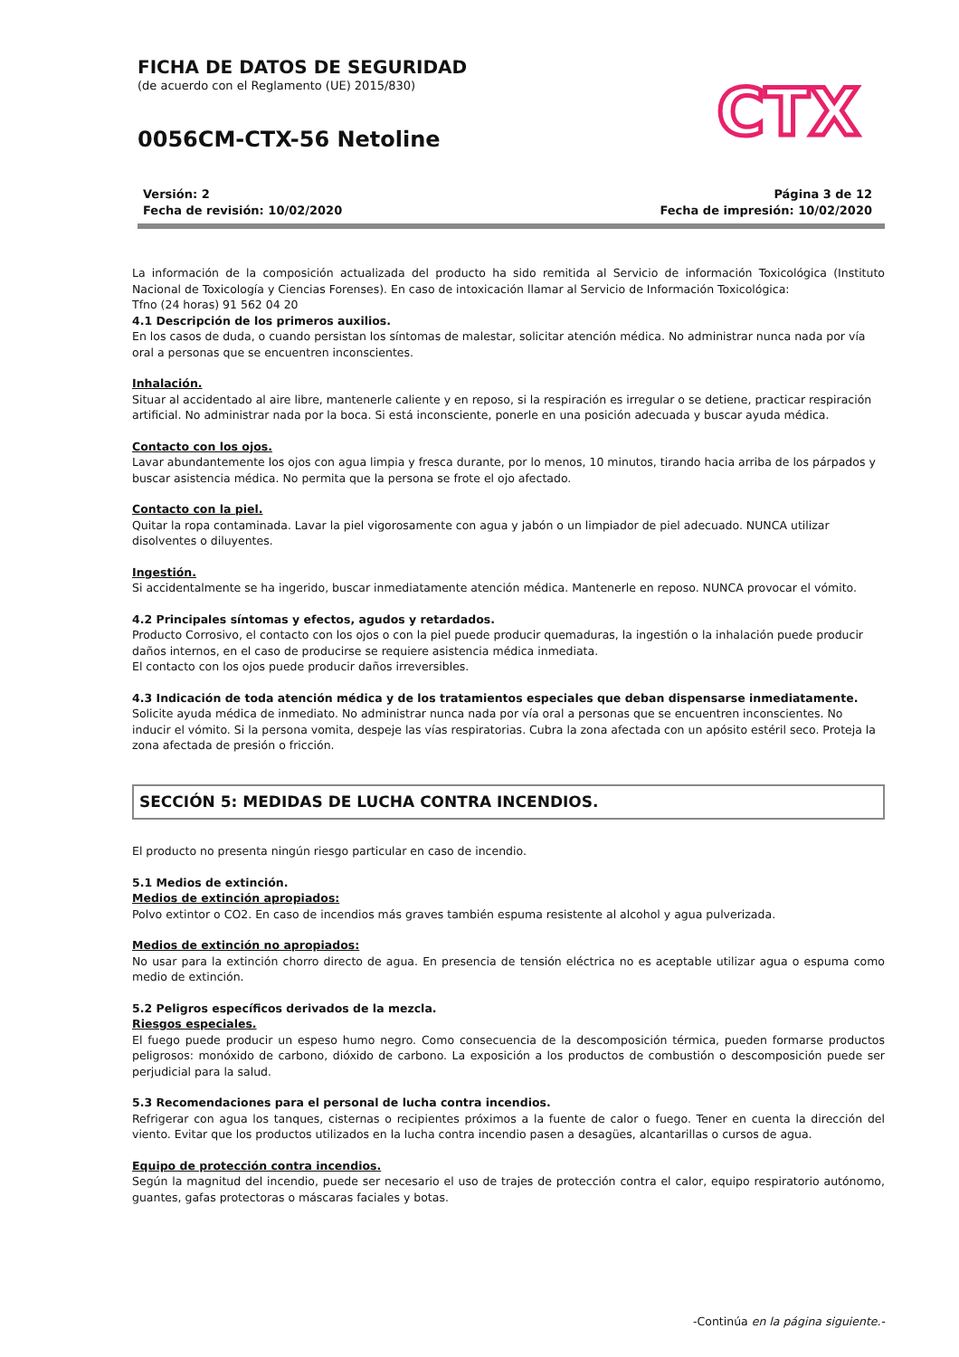FICHA DE DATOS DE SEGURIDAD
(de acuerdo con el Reglamento (UE) 2015/830)
0056CM-CTX-56 Netoline
CTX
Versión: 2
Fecha de revisión: 10/02/2020
Página 3 de 12
Fecha de impresión: 10/02/2020
La información de la composición actualizada del producto ha sido remitida al Servicio de información Toxicológica (Instituto Nacional de Toxicología y Ciencias Forenses). En caso de intoxicación llamar al Servicio de Información Toxicológica:
Tfno (24 horas) 91 562 04 20
4.1 Descripción de los primeros auxilios.
En los casos de duda, o cuando persistan los síntomas de malestar, solicitar atención médica. No administrar nunca nada por vía oral a personas que se encuentren inconscientes.
Inhalación.
Situar al accidentado al aire libre, mantenerle caliente y en reposo, si la respiración es irregular o se detiene, practicar respiración artificial. No administrar nada por la boca. Si está inconsciente, ponerle en una posición adecuada y buscar ayuda médica.
Contacto con los ojos.
Lavar abundantemente los ojos con agua limpia y fresca durante, por lo menos, 10 minutos, tirando hacia arriba de los párpados y buscar asistencia médica. No permita que la persona se frote el ojo afectado.
Contacto con la piel.
Quitar la ropa contaminada. Lavar la piel vigorosamente con agua y jabón o un limpiador de piel adecuado. NUNCA utilizar disolventes o diluyentes.
Ingestión.
Si accidentalmente se ha ingerido, buscar inmediatamente atención médica. Mantenerle en reposo. NUNCA provocar el vómito.
4.2 Principales síntomas y efectos, agudos y retardados.
Producto Corrosivo, el contacto con los ojos o con la piel puede producir quemaduras, la ingestión o la inhalación puede producir daños internos, en el caso de producirse se requiere asistencia médica inmediata.
El contacto con los ojos puede producir daños irreversibles.
4.3 Indicación de toda atención médica y de los tratamientos especiales que deban dispensarse inmediatamente.
Solicite ayuda médica de inmediato. No administrar nunca nada por vía oral a personas que se encuentren inconscientes. No inducir el vómito. Si la persona vomita, despeje las vías respiratorias. Cubra la zona afectada con un apósito estéril seco. Proteja la zona afectada de presión o fricción.
SECCIÓN 5: MEDIDAS DE LUCHA CONTRA INCENDIOS.
El producto no presenta ningún riesgo particular en caso de incendio.
5.1 Medios de extinción.
Medios de extinción apropiados:
Polvo extintor o CO2. En caso de incendios más graves también espuma resistente al alcohol y agua pulverizada.
Medios de extinción no apropiados:
No usar para la extinción chorro directo de agua. En presencia de tensión eléctrica no es aceptable utilizar agua o espuma como medio de extinción.
5.2 Peligros específicos derivados de la mezcla.
Riesgos especiales.
El fuego puede producir un espeso humo negro. Como consecuencia de la descomposición térmica, pueden formarse productos peligrosos: monóxido de carbono, dióxido de carbono. La exposición a los productos de combustión o descomposición puede ser perjudicial para la salud.
5.3 Recomendaciones para el personal de lucha contra incendios.
Refrigerar con agua los tanques, cisternas o recipientes próximos a la fuente de calor o fuego. Tener en cuenta la dirección del viento. Evitar que los productos utilizados en la lucha contra incendio pasen a desagües, alcantarillas o cursos de agua.
Equipo de protección contra incendios.
Según la magnitud del incendio, puede ser necesario el uso de trajes de protección contra el calor, equipo respiratorio autónomo, guantes, gafas protectoras o máscaras faciales y botas.
-Continúa en la página siguiente.-